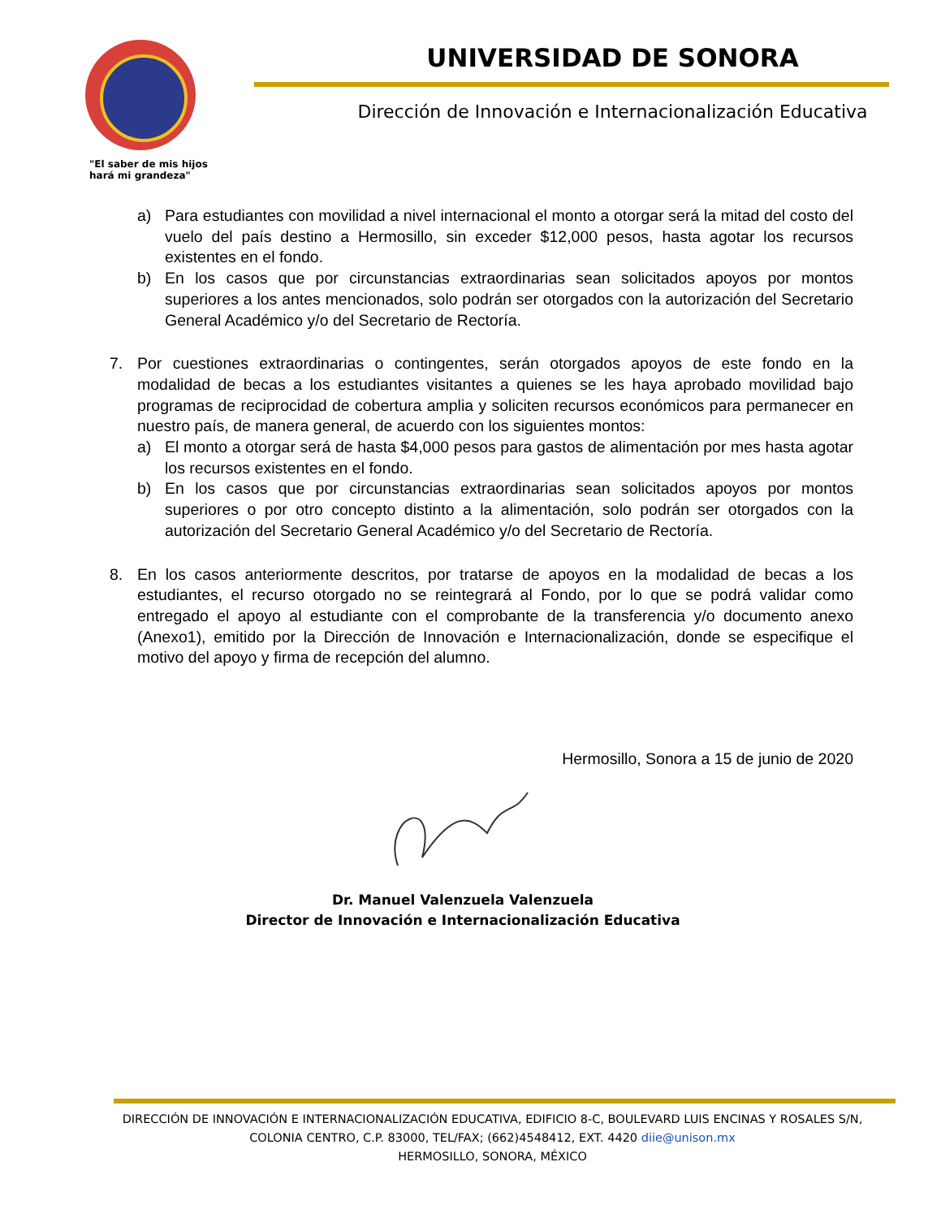"El saber de mis hijos
hará mi grandeza"
UNIVERSIDAD DE SONORA
Dirección de Innovación e Internacionalización Educativa
a) Para estudiantes con movilidad a nivel internacional el monto a otorgar será la mitad del costo del vuelo del país destino a Hermosillo, sin exceder $12,000 pesos, hasta agotar los recursos existentes en el fondo.
b) En los casos que por circunstancias extraordinarias sean solicitados apoyos por montos superiores a los antes mencionados, solo podrán ser otorgados con la autorización del Secretario General Académico y/o del Secretario de Rectoría.
7. Por cuestiones extraordinarias o contingentes, serán otorgados apoyos de este fondo en la modalidad de becas a los estudiantes visitantes a quienes se les haya aprobado movilidad bajo programas de reciprocidad de cobertura amplia y soliciten recursos económicos para permanecer en nuestro país, de manera general, de acuerdo con los siguientes montos:
a) El monto a otorgar será de hasta $4,000 pesos para gastos de alimentación por mes hasta agotar los recursos existentes en el fondo.
b) En los casos que por circunstancias extraordinarias sean solicitados apoyos por montos superiores o por otro concepto distinto a la alimentación, solo podrán ser otorgados con la autorización del Secretario General Académico y/o del Secretario de Rectoría.
8. En los casos anteriormente descritos, por tratarse de apoyos en la modalidad de becas a los estudiantes, el recurso otorgado no se reintegrará al Fondo, por lo que se podrá validar como entregado el apoyo al estudiante con el comprobante de la transferencia y/o documento anexo (Anexo1), emitido por la Dirección de Innovación e Internacionalización, donde se especifique el motivo del apoyo y firma de recepción del alumno.
Hermosillo, Sonora a 15 de junio de 2020
Dr. Manuel Valenzuela Valenzuela
Director de Innovación e Internacionalización Educativa
DIRECCIÓN DE INNOVACIÓN E INTERNACIONALIZACIÓN EDUCATIVA, EDIFICIO 8-C, BOULEVARD LUIS ENCINAS Y ROSALES S/N,
COLONIA CENTRO, C.P. 83000, TEL/FAX; (662)4548412, EXT. 4420 diie@unison.mx
HERMOSILLO, SONORA, MÉXICO